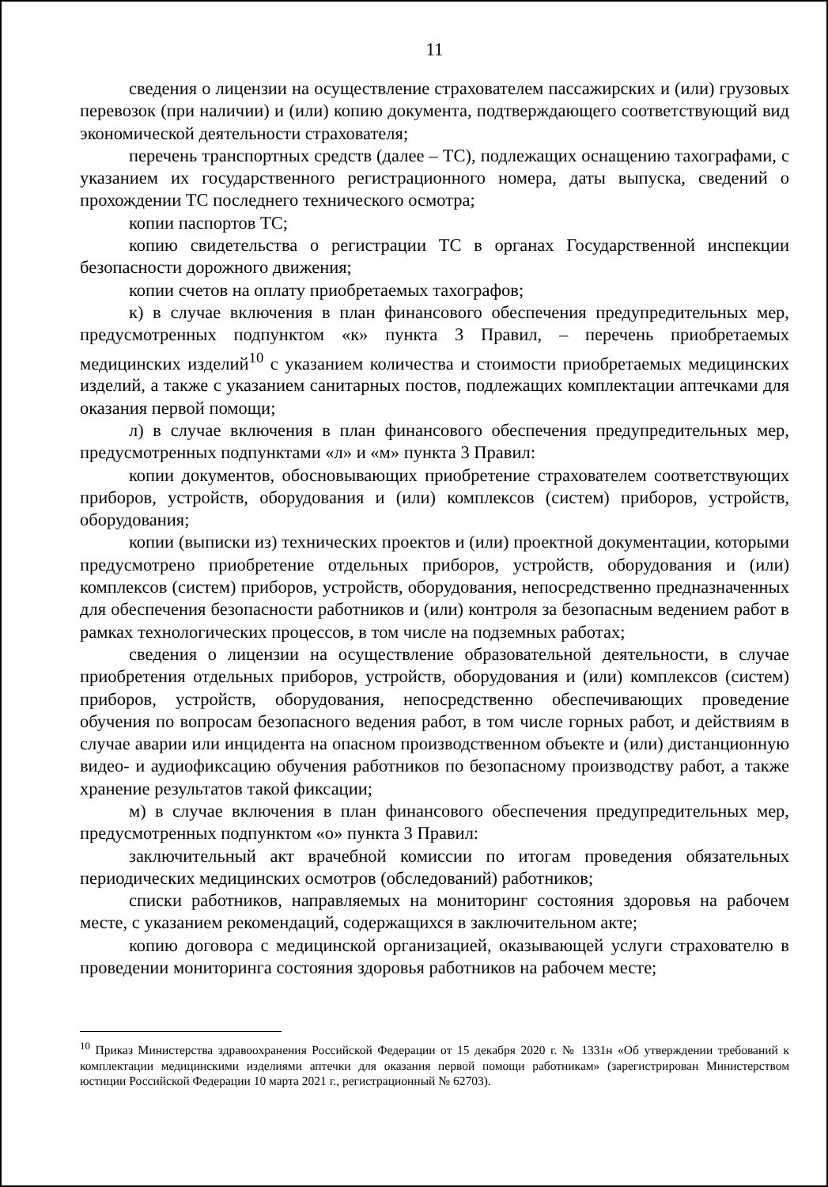11
сведения о лицензии на осуществление страхователем пассажирских и (или) грузовых перевозок (при наличии) и (или) копию документа, подтверждающего соответствующий вид экономической деятельности страхователя;
перечень транспортных средств (далее – ТС), подлежащих оснащению тахографами, с указанием их государственного регистрационного номера, даты выпуска, сведений о прохождении ТС последнего технического осмотра;
копии паспортов ТС;
копию свидетельства о регистрации ТС в органах Государственной инспекции безопасности дорожного движения;
копии счетов на оплату приобретаемых тахографов;
к) в случае включения в план финансового обеспечения предупредительных мер, предусмотренных подпунктом «к» пункта 3 Правил, – перечень приобретаемых медицинских изделий<sup>10</sup> с указанием количества и стоимости приобретаемых медицинских изделий, а также с указанием санитарных постов, подлежащих комплектации аптечками для оказания первой помощи;
л) в случае включения в план финансового обеспечения предупредительных мер, предусмотренных подпунктами «л» и «м» пункта 3 Правил:
копии документов, обосновывающих приобретение страхователем соответствующих приборов, устройств, оборудования и (или) комплексов (систем) приборов, устройств, оборудования;
копии (выписки из) технических проектов и (или) проектной документации, которыми предусмотрено приобретение отдельных приборов, устройств, оборудования и (или) комплексов (систем) приборов, устройств, оборудования, непосредственно предназначенных для обеспечения безопасности работников и (или) контроля за безопасным ведением работ в рамках технологических процессов, в том числе на подземных работах;
сведения о лицензии на осуществление образовательной деятельности, в случае приобретения отдельных приборов, устройств, оборудования и (или) комплексов (систем) приборов, устройств, оборудования, непосредственно обеспечивающих проведение обучения по вопросам безопасного ведения работ, в том числе горных работ, и действиям в случае аварии или инцидента на опасном производственном объекте и (или) дистанционную видео- и аудиофиксацию обучения работников по безопасному производству работ, а также хранение результатов такой фиксации;
м) в случае включения в план финансового обеспечения предупредительных мер, предусмотренных подпунктом «о» пункта 3 Правил:
заключительный акт врачебной комиссии по итогам проведения обязательных периодических медицинских осмотров (обследований) работников;
списки работников, направляемых на мониторинг состояния здоровья на рабочем месте, с указанием рекомендаций, содержащихся в заключительном акте;
копию договора с медицинской организацией, оказывающей услуги страхователю в проведении мониторинга состояния здоровья работников на рабочем месте;
<sup>10</sup> Приказ Министерства здравоохранения Российской Федерации от 15 декабря 2020 г. № 1331н «Об утверждении требований к комплектации медицинскими изделиями аптечки для оказания первой помощи работникам» (зарегистрирован Министерством юстиции Российской Федерации 10 марта 2021 г., регистрационный № 62703).